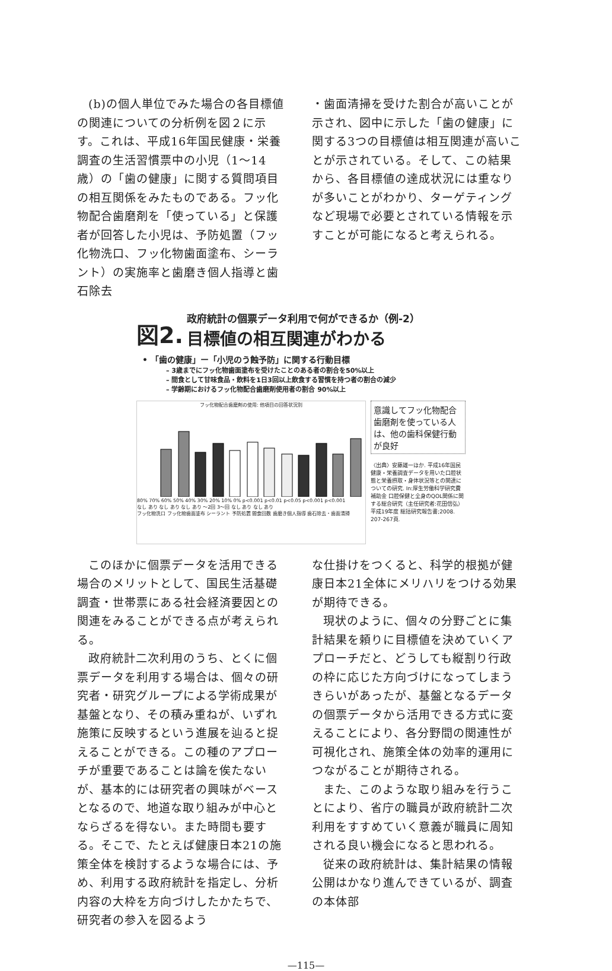(b)の個人単位でみた場合の各目標値の関連についての分析例を図２に示す。これは、平成16年国民健康・栄養調査の生活習慣票中の小児（1〜14歳）の「歯の健康」に関する質問項目の相互関係をみたものである。フッ化物配合歯磨剤を「使っている」と保護者が回答した小児は、予防処置（フッ化物洗口、フッ化物歯面塗布、シーラント）の実施率と歯磨き個人指導と歯石除去
・歯面清掃を受けた割合が高いことが示され、図中に示した「歯の健康」に関する3つの目標値は相互関連が高いことが示されている。そして、この結果から、各目標値の達成状況には重なりが多いことがわかり、ターゲティングなど現場で必要とされている情報を示すことが可能になると考えられる。
図2. 政府統計の個票データ利用で何ができるか（例-2）
目標値の相互関連がわかる
• 「歯の健康」ー「小児のう蝕予防」に関する行動目標
– 3歳までにフッ化物歯面塗布を受けたことのある者の割合を50%以上
– 間食として甘味食品・飲料を1日3回以上飲食する習慣を持つ者の割合の減少
– 学齢期におけるフッ化物配合歯磨剤使用者の割合 90%以上
フッ化物配合歯磨剤の使用: 他項目の回答状況別
80% 70% 60% 50% 40% 30% 20% 10% 0% p<0.001 p<0.01 p<0.05 p<0.001 p<0.001
なし あり なし あり なし あり 〜2回 3〜回 なし あり なし あり
フッ化物洗口 フッ化物歯面塗布 シーラント 予防処置 間食回数 歯磨き個人指導 歯石除去・歯面清掃
意識してフッ化物配合歯磨剤を使っている人は、他の歯科保健行動が良好
〈出典〉安藤雄一ほか. 平成16年国民健康・栄養調査データを用いた口腔状態と栄養摂取・身体状況等との関連についての研究. In:厚生労働科学研究費補助金 口腔保健と全身のQOL関係に関する総合研究（主任研究者:花田信弘）平成19年度 総括研究報告書;2008. 207-267頁.
このほかに個票データを活用できる場合のメリットとして、国民生活基礎調査・世帯票にある社会経済要因との関連をみることができる点が考えられる。
政府統計二次利用のうち、とくに個票データを利用する場合は、個々の研究者・研究グループによる学術成果が基盤となり、その積み重ねが、いずれ施策に反映するという進展を辿ると捉えることができる。この種のアプローチが重要であることは論を俟たないが、基本的には研究者の興味がベースとなるので、地道な取り組みが中心とならざるを得ない。また時間も要する。そこで、たとえば健康日本21の施策全体を検討するような場合には、予め、利用する政府統計を指定し、分析内容の大枠を方向づけしたかたちで、研究者の参入を図るよう
な仕掛けをつくると、科学的根拠が健康日本21全体にメリハリをつける効果が期待できる。
現状のように、個々の分野ごとに集計結果を頼りに目標値を決めていくアプローチだと、どうしても縦割り行政の枠に応じた方向づけになってしまうきらいがあったが、基盤となるデータの個票データから活用できる方式に変えることにより、各分野間の関連性が可視化され、施策全体の効率的運用につながることが期待される。
また、このような取り組みを行うことにより、省庁の職員が政府統計二次利用をすすめていく意義が職員に周知される良い機会になると思われる。
従来の政府統計は、集計結果の情報公開はかなり進んできているが、調査の本体部
—115—